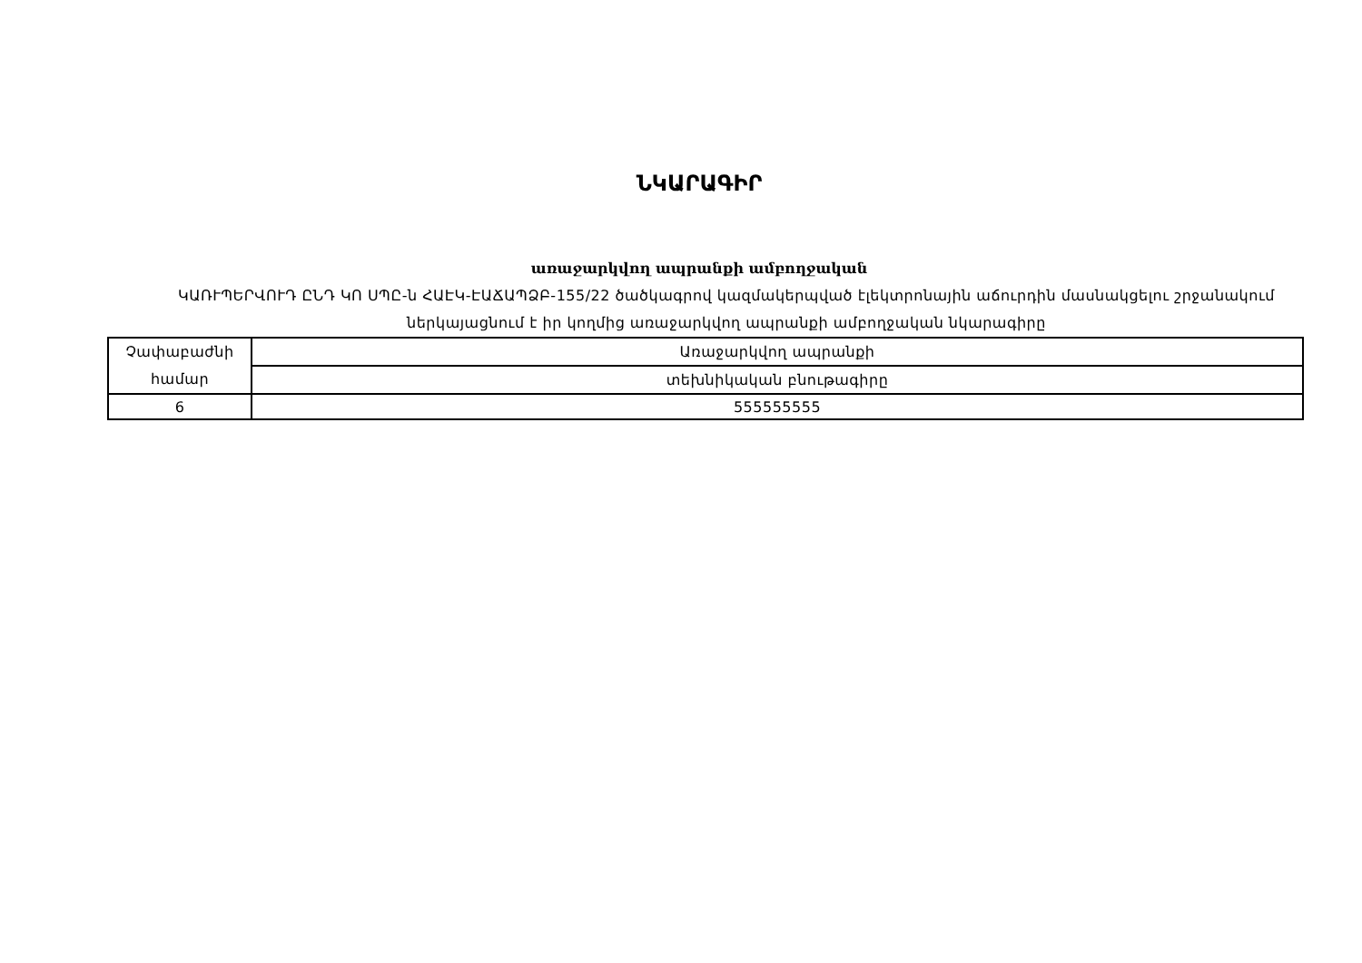ՆԿԱՐԱԳԻՐ
առաջարկվող ապրանքի ամբողջական
ԿԱՌՒՊԵՐՎՈՒԴ ԸՆԴ ԿՈ ՍՊԸ-ն ՀԱԷԿ-ԷԱՃԱՊՁԲ-155/22 ծածկագրով կազմակերպված էլեկտրոնային աճուրդին մասնակցելու շրջանակում ներկայացնում է իր կողմից առաջարկվող ապրանքի ամբողջական նկարագիրը
| Չափաբաժնի համար | Առաջարկվող ապրանքի |
| | տեխնիկական բնութագիրը |
| 6 | 555555555 |